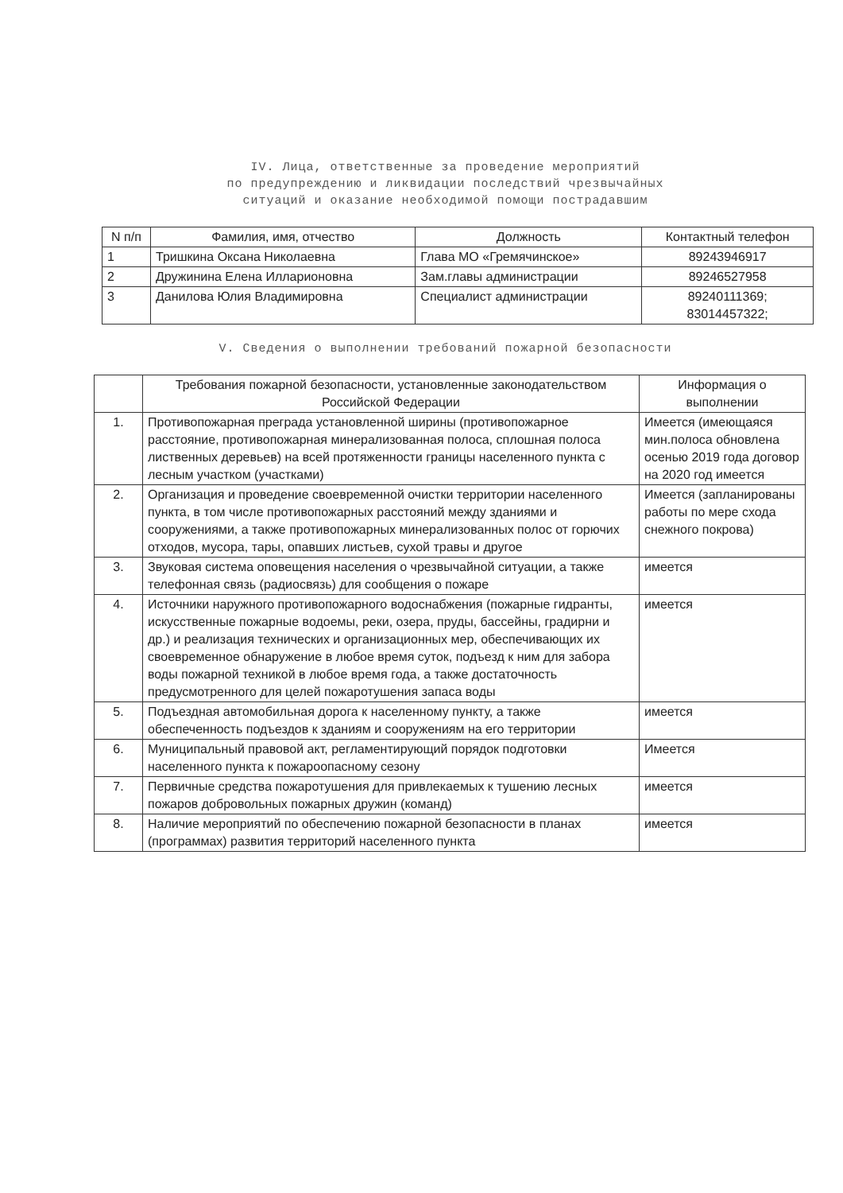IV. Лица, ответственные за проведение мероприятий
по предупреждению и ликвидации последствий чрезвычайных
ситуаций и оказание необходимой помощи пострадавшим
| N п/п | Фамилия, имя, отчество | Должность | Контактный телефон |
| --- | --- | --- | --- |
| 1 | Тришкина Оксана Николаевна | Глава МО «Гремячинское» | 89243946917 |
| 2 | Дружинина Елена Илларионовна | Зам.главы администрации | 89246527958 |
| 3 | Данилова Юлия Владимировна | Специалист администрации | 89240111369; 83014457322; |
V. Сведения о выполнении требований пожарной безопасности
| | Требования пожарной безопасности, установленные законодательством Российской Федерации | Информация о выполнении |
| --- | --- | --- |
| 1. | Противопожарная преграда установленной ширины (противопожарное расстояние, противопожарная минерализованная полоса, сплошная полоса лиственных деревьев) на всей протяженности границы населенного пункта с лесным участком (участками) | Имеется (имеющаяся мин.полоса обновлена осенью 2019 года договор на 2020 год имеется |
| 2. | Организация и проведение своевременной очистки территории населенного пункта, в том числе противопожарных расстояний между зданиями и сооружениями, а также противопожарных минерализованных полос от горючих отходов, мусора, тары, опавших листьев, сухой травы и другое | Имеется (запланированы работы по мере схода снежного покрова) |
| 3. | Звуковая система оповещения населения о чрезвычайной ситуации, а также телефонная связь (радиосвязь) для сообщения о пожаре | имеется |
| 4. | Источники наружного противопожарного водоснабжения (пожарные гидранты, искусственные пожарные водоемы, реки, озера, пруды, бассейны, градирни и др.) и реализация технических и организационных мер, обеспечивающих их своевременное обнаружение в любое время суток, подъезд к ним для забора воды пожарной техникой в любое время года, а также достаточность предусмотренного для целей пожаротушения запаса воды | имеется |
| 5. | Подъездная автомобильная дорога к населенному пункту, а также обеспеченность подъездов к зданиям и сооружениям на его территории | имеется |
| 6. | Муниципальный правовой акт, регламентирующий порядок подготовки населенного пункта к пожароопасному сезону | Имеется |
| 7. | Первичные средства пожаротушения для привлекаемых к тушению лесных пожаров добровольных пожарных дружин (команд) | имеется |
| 8. | Наличие мероприятий по обеспечению пожарной безопасности в планах (программах) развития территорий населенного пункта | имеется |